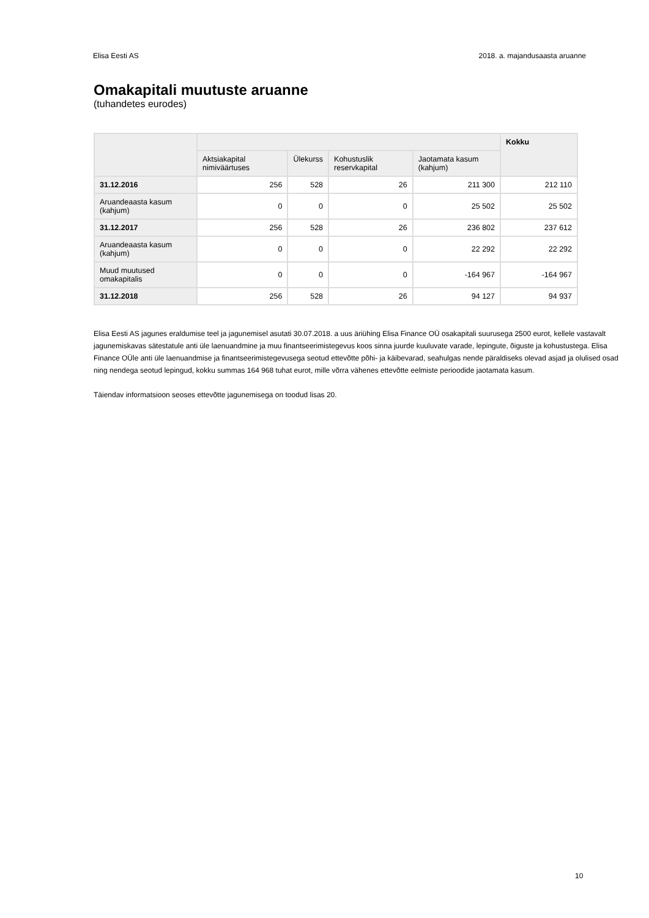Elisa Eesti AS 2018. a. majandusaasta aruanne
Omakapitali muutuste aruanne
(tuhandetes eurodes)
| | | | | | Kokku |
| --- | --- | --- | --- | --- | --- |
| | Aktsiakapital nimiväärtuses | Ülekurss | Kohustuslik reservkapital | Jaotamata kasum (kahjum) | |
| 31.12.2016 | 256 | 528 | 26 | 211 300 | 212 110 |
| Aruandeaasta kasum (kahjum) | 0 | 0 | 0 | 25 502 | 25 502 |
| 31.12.2017 | 256 | 528 | 26 | 236 802 | 237 612 |
| Aruandeaasta kasum (kahjum) | 0 | 0 | 0 | 22 292 | 22 292 |
| Muud muutused omakapitalis | 0 | 0 | 0 | -164 967 | -164 967 |
| 31.12.2018 | 256 | 528 | 26 | 94 127 | 94 937 |
Elisa Eesti AS jagunes eraldumise teel ja jagunemisel asutati 30.07.2018. a uus äriühing Elisa Finance OÜ osakapitali suurusega 2500 eurot, kellele vastavalt jagunemiskavas sätestatule anti üle laenuandmine ja muu finantseerimistegevus koos sinna juurde kuuluvate varade, lepingute, õiguste ja kohustustega. Elisa Finance OÜle anti üle laenuandmise ja finantseerimistegevusega seotud ettevõtte põhi- ja käibevarad, seahulgas nende päraldiseks olevad asjad ja olulised osad ning nendega seotud lepingud, kokku summas 164 968 tuhat eurot, mille võrra vähenes ettevõtte eelmiste perioodide jaotamata kasum.
Täiendav informatsioon seoses ettevõtte jagunemisega on toodud lisas 20.
10